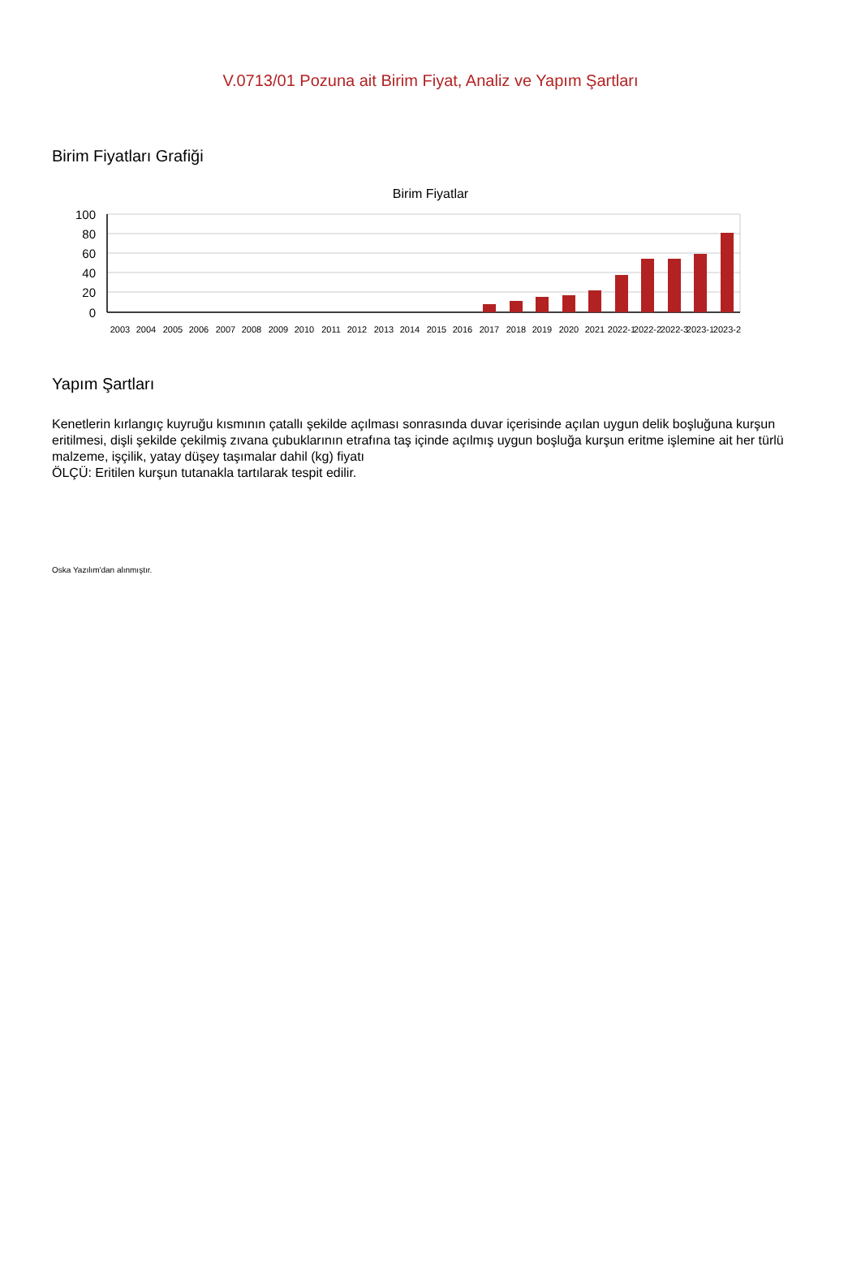V.0713/01 Pozuna ait Birim Fiyat, Analiz ve Yapım Şartları
Birim Fiyatları Grafiği
Birim Fiyatlar
100
80
60
40
20
0
2003
2004
2005
2006
2007
2008
2009
2010
2011
2012
2013
2014
2015
2016
2017
2018
2019
2020
2021
2022-1
2022-2
2022-3
2023-1
2023-2
Yapım Şartları
Kenetlerin kırlangıç kuyruğu kısmının çatallı şekilde açılması sonrasında duvar içerisinde açılan uygun delik boşluğuna kurşun eritilmesi, dişli şekilde çekilmiş zıvana çubuklarının etrafına taş içinde açılmış uygun boşluğa kurşun eritme işlemine ait her türlü malzeme, işçilik, yatay düşey taşımalar dahil (kg) fiyatı
ÖLÇÜ: Eritilen kurşun tutanakla tartılarak tespit edilir.
Oska Yazılım'dan alınmıştır.